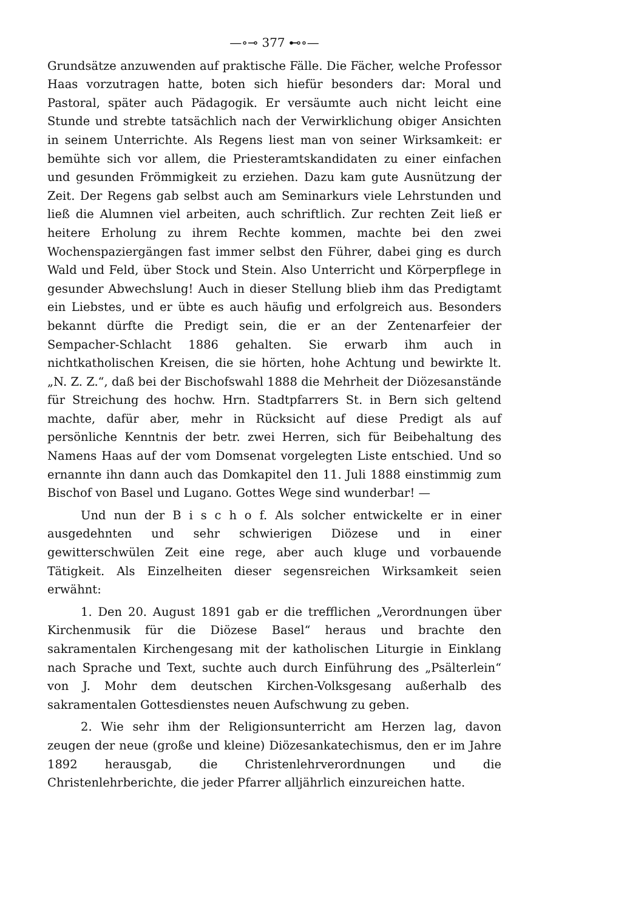—∘⊸ 377 ⊷∘—
Grundsätze anzuwenden auf praktische Fälle. Die Fächer, welche Professor Haas vorzutragen hatte, boten sich hiefür besonders dar: Moral und Pastoral, später auch Pädagogik. Er versäumte auch nicht leicht eine Stunde und strebte tatsächlich nach der Verwirklichung obiger Ansichten in seinem Unterrichte. Als Regens liest man von seiner Wirksamkeit: er bemühte sich vor allem, die Priesteramtskandidaten zu einer einfachen und gesunden Frömmigkeit zu erziehen. Dazu kam gute Ausnützung der Zeit. Der Regens gab selbst auch am Seminarkurs viele Lehrstunden und ließ die Alumnen viel arbeiten, auch schriftlich. Zur rechten Zeit ließ er heitere Erholung zu ihrem Rechte kommen, machte bei den zwei Wochenspaziergängen fast immer selbst den Führer, dabei ging es durch Wald und Feld, über Stock und Stein. Also Unterricht und Körperpflege in gesunder Abwechslung! Auch in dieser Stellung blieb ihm das Predigtamt ein Liebstes, und er übte es auch häufig und erfolgreich aus. Besonders bekannt dürfte die Predigt sein, die er an der Zentenarfeier der Sempacher-Schlacht 1886 gehalten. Sie erwarb ihm auch in nichtkatholischen Kreisen, die sie hörten, hohe Achtung und bewirkte lt. „N. Z. Z.“, daß bei der Bischofswahl 1888 die Mehrheit der Diözesanstände für Streichung des hochw. Hrn. Stadtpfarrers St. in Bern sich geltend machte, dafür aber, mehr in Rücksicht auf diese Predigt als auf persönliche Kenntnis der betr. zwei Herren, sich für Beibehaltung des Namens Haas auf der vom Domsenat vorgelegten Liste entschied. Und so ernannte ihn dann auch das Domkapitel den 11. Juli 1888 einstimmig zum Bischof von Basel und Lugano. Gottes Wege sind wunderbar! —
Und nun der B i s c h o f. Als solcher entwickelte er in einer ausgedehnten und sehr schwierigen Diözese und in einer gewitterschwülen Zeit eine rege, aber auch kluge und vorbauende Tätigkeit. Als Einzelheiten dieser segensreichen Wirksamkeit seien erwähnt:
1. Den 20. August 1891 gab er die trefflichen „Verordnungen über Kirchenmusik für die Diözese Basel“ heraus und brachte den sakramentalen Kirchengesang mit der katholischen Liturgie in Einklang nach Sprache und Text, suchte auch durch Einführung des „Psälterlein“ von J. Mohr dem deutschen Kirchen-Volksgesang außerhalb des sakramentalen Gottesdienstes neuen Aufschwung zu geben.
2. Wie sehr ihm der Religionsunterricht am Herzen lag, davon zeugen der neue (große und kleine) Diözesankatechismus, den er im Jahre 1892 herausgab, die Christenlehrverordnungen und die Christenlehrberichte, die jeder Pfarrer alljährlich einzureichen hatte.